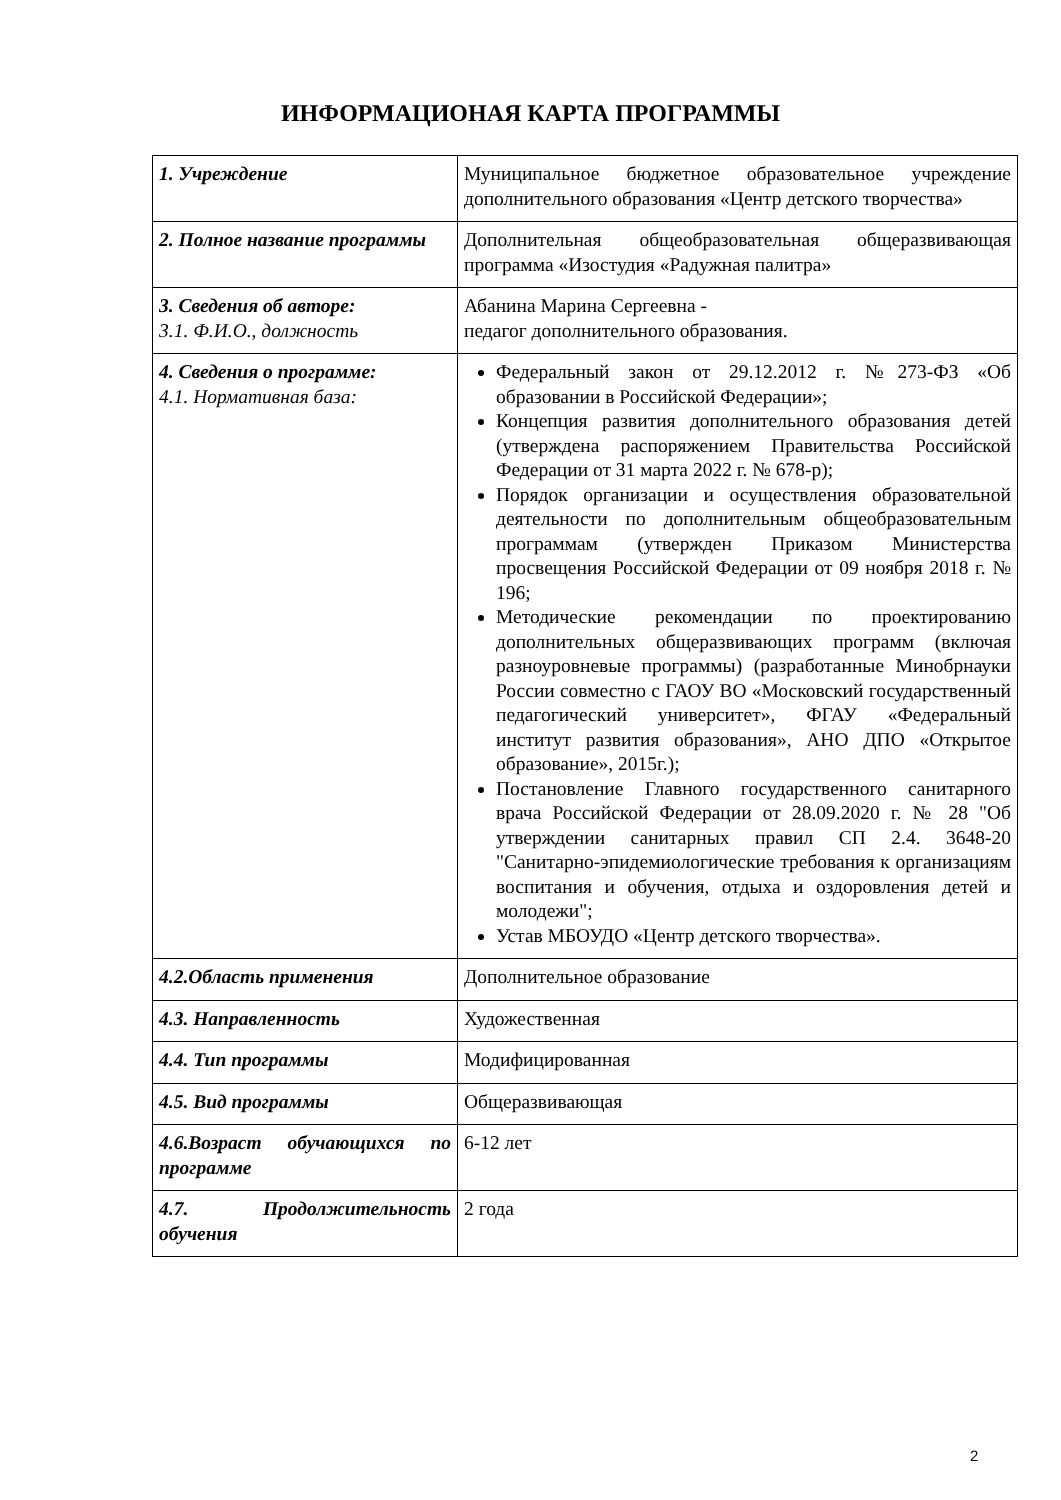ИНФОРМАЦИОНАЯ КАРТА ПРОГРАММЫ
| 1. Учреждение | Муниципальное бюджетное образовательное учреждение дополнительного образования «Центр детского творчества» |
| 2. Полное название программы | Дополнительная общеобразовательная общеразвивающая программа «Изостудия «Радужная палитра» |
| 3. Сведения об авторе: 3.1. Ф.И.О., должность | Абанина Марина Сергеевна - педагог дополнительного образования. |
| 4. Сведения о программе: 4.1. Нормативная база: | Федеральный закон от 29.12.2012 г. №273-ФЗ «Об образовании в Российской Федерации»; Концепция развития дополнительного образования детей (утверждена распоряжением Правительства Российской Федерации от 31 марта 2022 г. № 678-р); Порядок организации и осуществления образовательной деятельности по дополнительным общеобразовательным программам (утвержден Приказом Министерства просвещения Российской Федерации от 09 ноября 2018 г. № 196; Методические рекомендации по проектированию дополнительных общеразвивающих программ (включая разноуровневые программы) (разработанные Минобрнауки России совместно с ГАОУ ВО «Московский государственный педагогический университет», ФГАУ «Федеральный институт развития образования», АНО ДПО «Открытое образование», 2015г.); Постановление Главного государственного санитарного врача Российской Федерации от 28.09.2020 г. № 28 "Об утверждении санитарных правил СП 2.4. 3648-20 "Санитарно-эпидемиологические требования к организациям воспитания и обучения, отдыха и оздоровления детей и молодежи"; Устав МБОУДО «Центр детского творчества». |
| 4.2.Область применения | Дополнительное образование |
| 4.3. Направленность | Художественная |
| 4.4. Тип программы | Модифицированная |
| 4.5. Вид программы | Общеразвивающая |
| 4.6.Возраст обучающихся по программе | 6-12 лет |
| 4.7. Продолжительность обучения | 2 года |
2